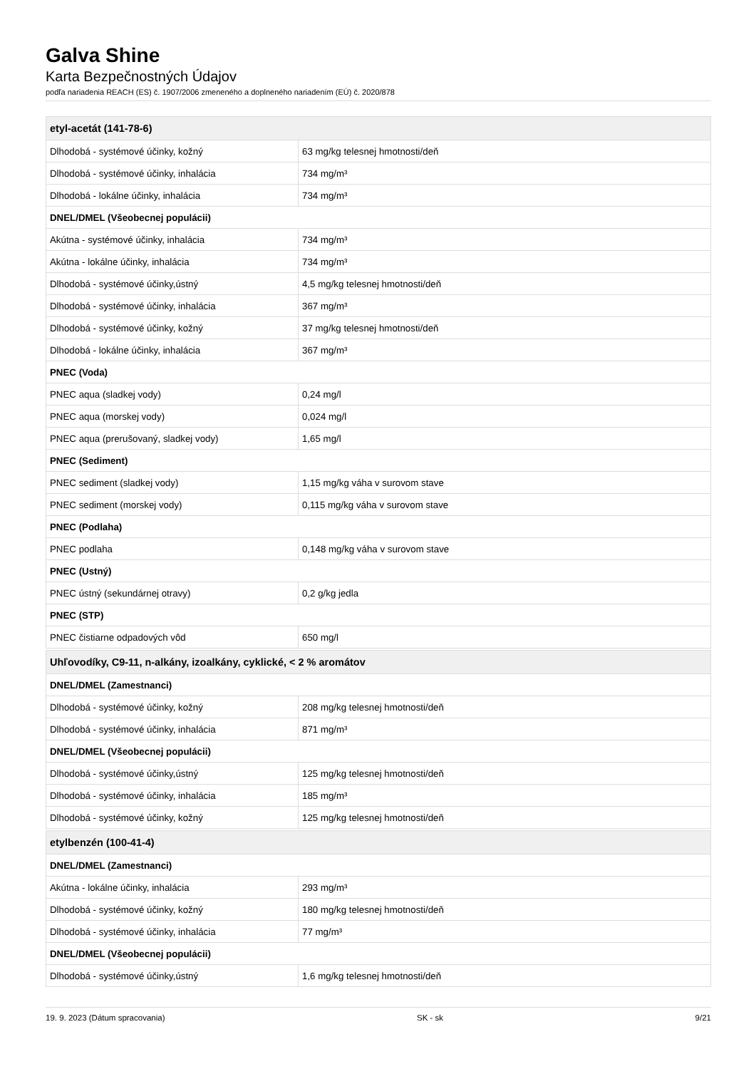Galva Shine
Karta Bezpečnostných Údajov
podľa nariadenia REACH (ES) č. 1907/2006 zmeneného a doplneného nariadením (EÚ) č. 2020/878
| etyl-acetát (141-78-6) | |
| --- | --- |
| Dlhodobá - systémové účinky, kožný | 63 mg/kg telesnej hmotnosti/deň |
| Dlhodobá - systémové účinky, inhalácia | 734 mg/m³ |
| Dlhodobá - lokálne účinky, inhalácia | 734 mg/m³ |
| DNEL/DMEL (Všeobecnej populácii) | |
| Akútna - systémové účinky, inhalácia | 734 mg/m³ |
| Akútna - lokálne účinky, inhalácia | 734 mg/m³ |
| Dlhodobá - systémové účinky,ústný | 4,5 mg/kg telesnej hmotnosti/deň |
| Dlhodobá - systémové účinky, inhalácia | 367 mg/m³ |
| Dlhodobá - systémové účinky, kožný | 37 mg/kg telesnej hmotnosti/deň |
| Dlhodobá - lokálne účinky, inhalácia | 367 mg/m³ |
| PNEC (Voda) | |
| PNEC aqua (sladkej vody) | 0,24 mg/l |
| PNEC aqua (morskej vody) | 0,024 mg/l |
| PNEC aqua (prerušovaný, sladkej vody) | 1,65 mg/l |
| PNEC (Sediment) | |
| PNEC sediment (sladkej vody) | 1,15 mg/kg váha v surovom stave |
| PNEC sediment (morskej vody) | 0,115 mg/kg váha v surovom stave |
| PNEC (Podlaha) | |
| PNEC podlaha | 0,148 mg/kg váha v surovom stave |
| PNEC (Ustný) | |
| PNEC ústný (sekundárnej otravy) | 0,2 g/kg jedla |
| PNEC (STP) | |
| PNEC čistiarne odpadových vôd | 650 mg/l |
| Uhľovodíky, C9-11, n-alkány, izoalkány, cyklické, < 2 % aromátov | |
| DNEL/DMEL (Zamestnanci) | |
| Dlhodobá - systémové účinky, kožný | 208 mg/kg telesnej hmotnosti/deň |
| Dlhodobá - systémové účinky, inhalácia | 871 mg/m³ |
| DNEL/DMEL (Všeobecnej populácii) | |
| Dlhodobá - systémové účinky,ústný | 125 mg/kg telesnej hmotnosti/deň |
| Dlhodobá - systémové účinky, inhalácia | 185 mg/m³ |
| Dlhodobá - systémové účinky, kožný | 125 mg/kg telesnej hmotnosti/deň |
| etylbenzén (100-41-4) | |
| DNEL/DMEL (Zamestnanci) | |
| Akútna - lokálne účinky, inhalácia | 293 mg/m³ |
| Dlhodobá - systémové účinky, kožný | 180 mg/kg telesnej hmotnosti/deň |
| Dlhodobá - systémové účinky, inhalácia | 77 mg/m³ |
| DNEL/DMEL (Všeobecnej populácii) | |
| Dlhodobá - systémové účinky,ústný | 1,6 mg/kg telesnej hmotnosti/deň |
19. 9. 2023 (Dátum spracovania) SK - sk 9/21